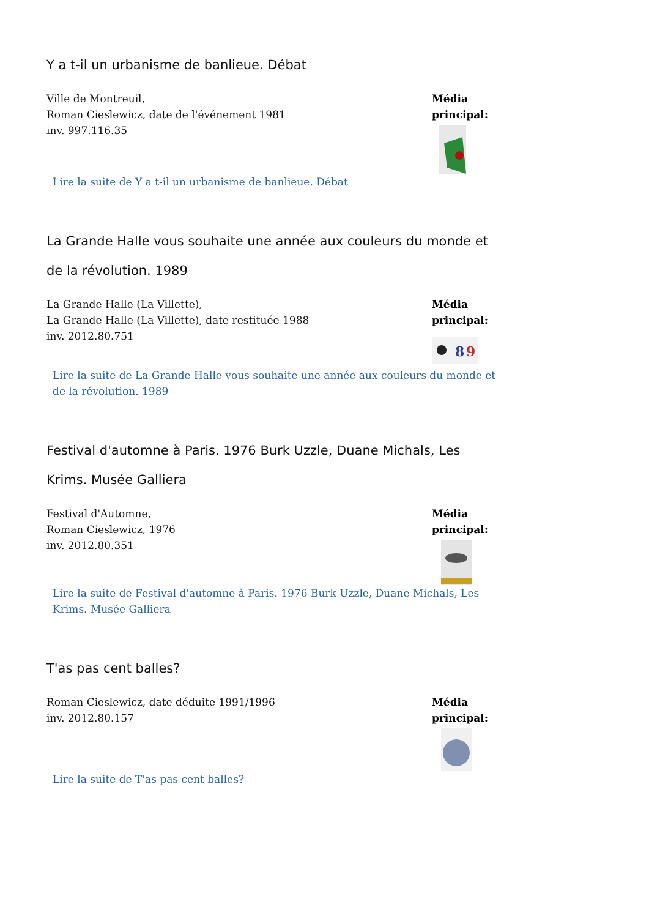Y a t-il un urbanisme de banlieue. Débat
Ville de Montreuil,
Roman Cieslewicz, date de l'événement 1981
inv. 997.116.35
Média
principal:
Lire la suite de Y a t-il un urbanisme de banlieue. Débat
La Grande Halle vous souhaite une année aux couleurs du monde et de la révolution. 1989
La Grande Halle (La Villette),
La Grande Halle (La Villette), date restituée 1988
inv. 2012.80.751
Média
principal:
8
9
Lire la suite de La Grande Halle vous souhaite une année aux couleurs du monde et de la révolution. 1989
Festival d'automne à Paris. 1976 Burk Uzzle, Duane Michals, Les Krims. Musée Galliera
Festival d'Automne,
Roman Cieslewicz, 1976
inv. 2012.80.351
Média
principal:
Lire la suite de Festival d'automne à Paris. 1976 Burk Uzzle, Duane Michals, Les Krims. Musée Galliera
T'as pas cent balles?
Roman Cieslewicz, date déduite 1991/1996
inv. 2012.80.157
Média
principal:
Lire la suite de T'as pas cent balles?